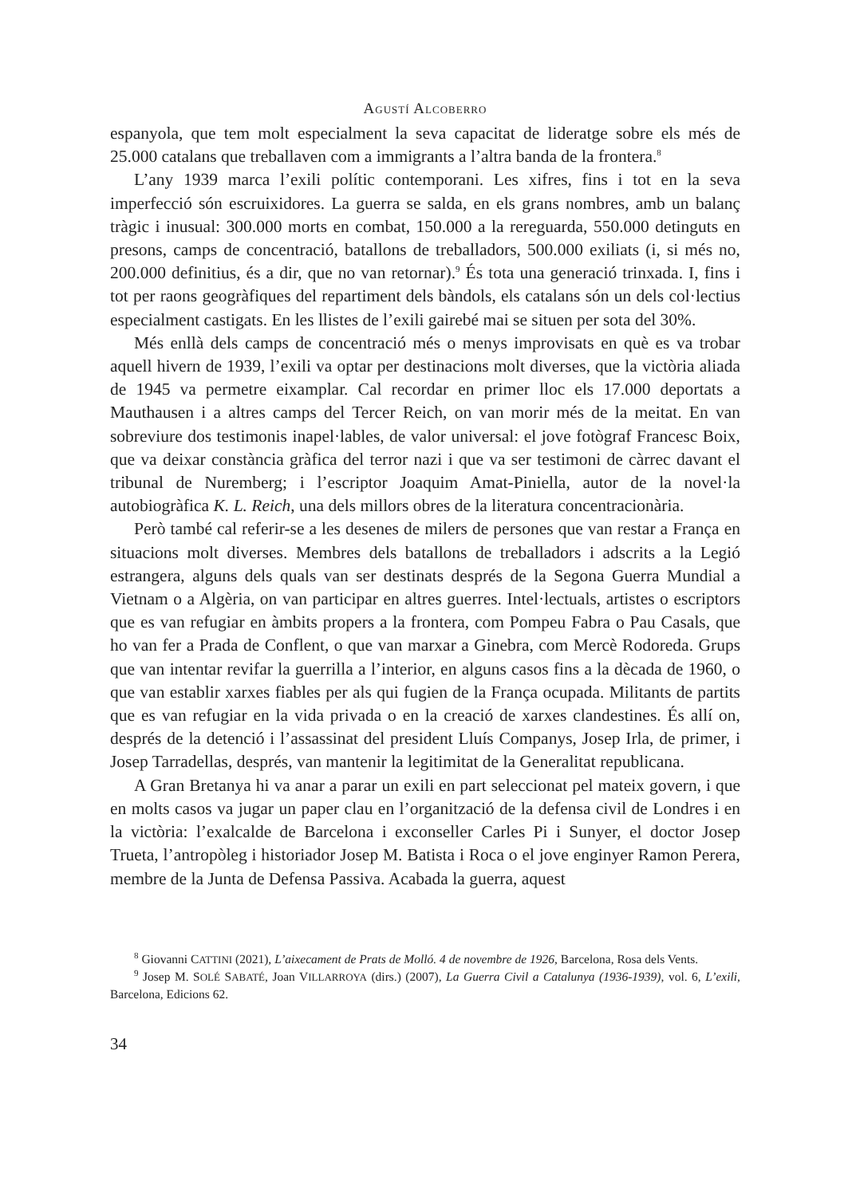AGUSTÍ ALCOBERRO
espanyola, que tem molt especialment la seva capacitat de lideratge sobre els més de 25.000 catalans que treballaven com a immigrants a l’altra banda de la frontera.<sup>8</sup>
L’any 1939 marca l’exili polític contemporani. Les xifres, fins i tot en la seva imperfecció són escruixidores. La guerra se salda, en els grans nombres, amb un balanç tràgic i inusual: 300.000 morts en combat, 150.000 a la rereguarda, 550.000 detinguts en presons, camps de concentració, batallons de treballadors, 500.000 exiliats (i, si més no, 200.000 definitius, és a dir, que no van retornar).<sup>9</sup> És tota una generació trinxada. I, fins i tot per raons geogràfiques del repartiment dels bàndols, els catalans són un dels col·lectius especialment castigats. En les llistes de l’exili gairebé mai se situen per sota del 30%.
Més enllà dels camps de concentració més o menys improvisats en què es va trobar aquell hivern de 1939, l’exili va optar per destinacions molt diverses, que la victòria aliada de 1945 va permetre eixamplar. Cal recordar en primer lloc els 17.000 deportats a Mauthausen i a altres camps del Tercer Reich, on van morir més de la meitat. En van sobreviure dos testimonis inapel·lables, de valor universal: el jove fotògraf Francesc Boix, que va deixar constància gràfica del terror nazi i que va ser testimoni de càrrec davant el tribunal de Nuremberg; i l’escriptor Joaquim Amat-Piniella, autor de la novel·la autobiogràfica K. L. Reich, una dels millors obres de la literatura concentracionària.
Però també cal referir-se a les desenes de milers de persones que van restar a França en situacions molt diverses. Membres dels batallons de treballadors i adscrits a la Legió estrangera, alguns dels quals van ser destinats després de la Segona Guerra Mundial a Vietnam o a Algèria, on van participar en altres guerres. Intel·lectuals, artistes o escriptors que es van refugiar en àmbits propers a la frontera, com Pompeu Fabra o Pau Casals, que ho van fer a Prada de Conflent, o que van marxar a Ginebra, com Mercè Rodoreda. Grups que van intentar revifar la guerrilla a l’interior, en alguns casos fins a la dècada de 1960, o que van establir xarxes fiables per als qui fugien de la França ocupada. Militants de partits que es van refugiar en la vida privada o en la creació de xarxes clandestines. És allí on, després de la detenció i l’assassinat del president Lluís Companys, Josep Irla, de primer, i Josep Tarradellas, després, van mantenir la legitimitat de la Generalitat republicana.
A Gran Bretanya hi va anar a parar un exili en part seleccionat pel mateix govern, i que en molts casos va jugar un paper clau en l’organització de la defensa civil de Londres i en la victòria: l’exalcalde de Barcelona i exconseller Carles Pi i Sunyer, el doctor Josep Trueta, l’antropòleg i historiador Josep M. Batista i Roca o el jove enginyer Ramon Perera, membre de la Junta de Defensa Passiva. Acabada la guerra, aquest
<sup>8</sup> Giovanni CATTINI (2021), L’aixecament de Prats de Molló. 4 de novembre de 1926, Barcelona, Rosa dels Vents.
<sup>9</sup> Josep M. SOLÉ SABATÉ, Joan VILLARROYA (dirs.) (2007), La Guerra Civil a Catalunya (1936-1939), vol. 6, L’exili, Barcelona, Edicions 62.
34